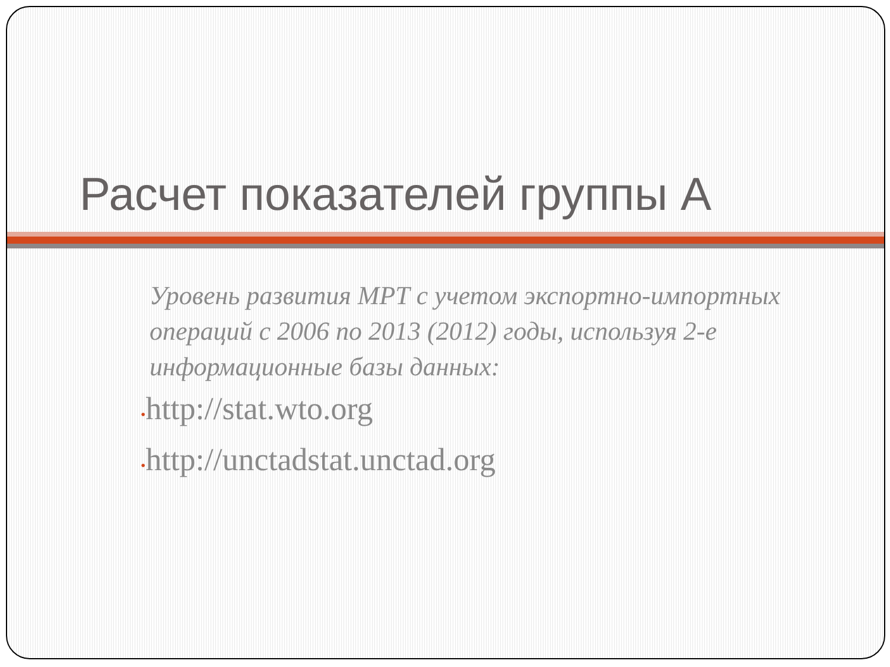Расчет показателей группы А
Уровень развития МРТ с учетом экспортно-импортных операций с 2006 по 2013 (2012) годы, используя 2-е информационные базы данных:
•http://stat.wto.org
•http://unctadstat.unctad.org